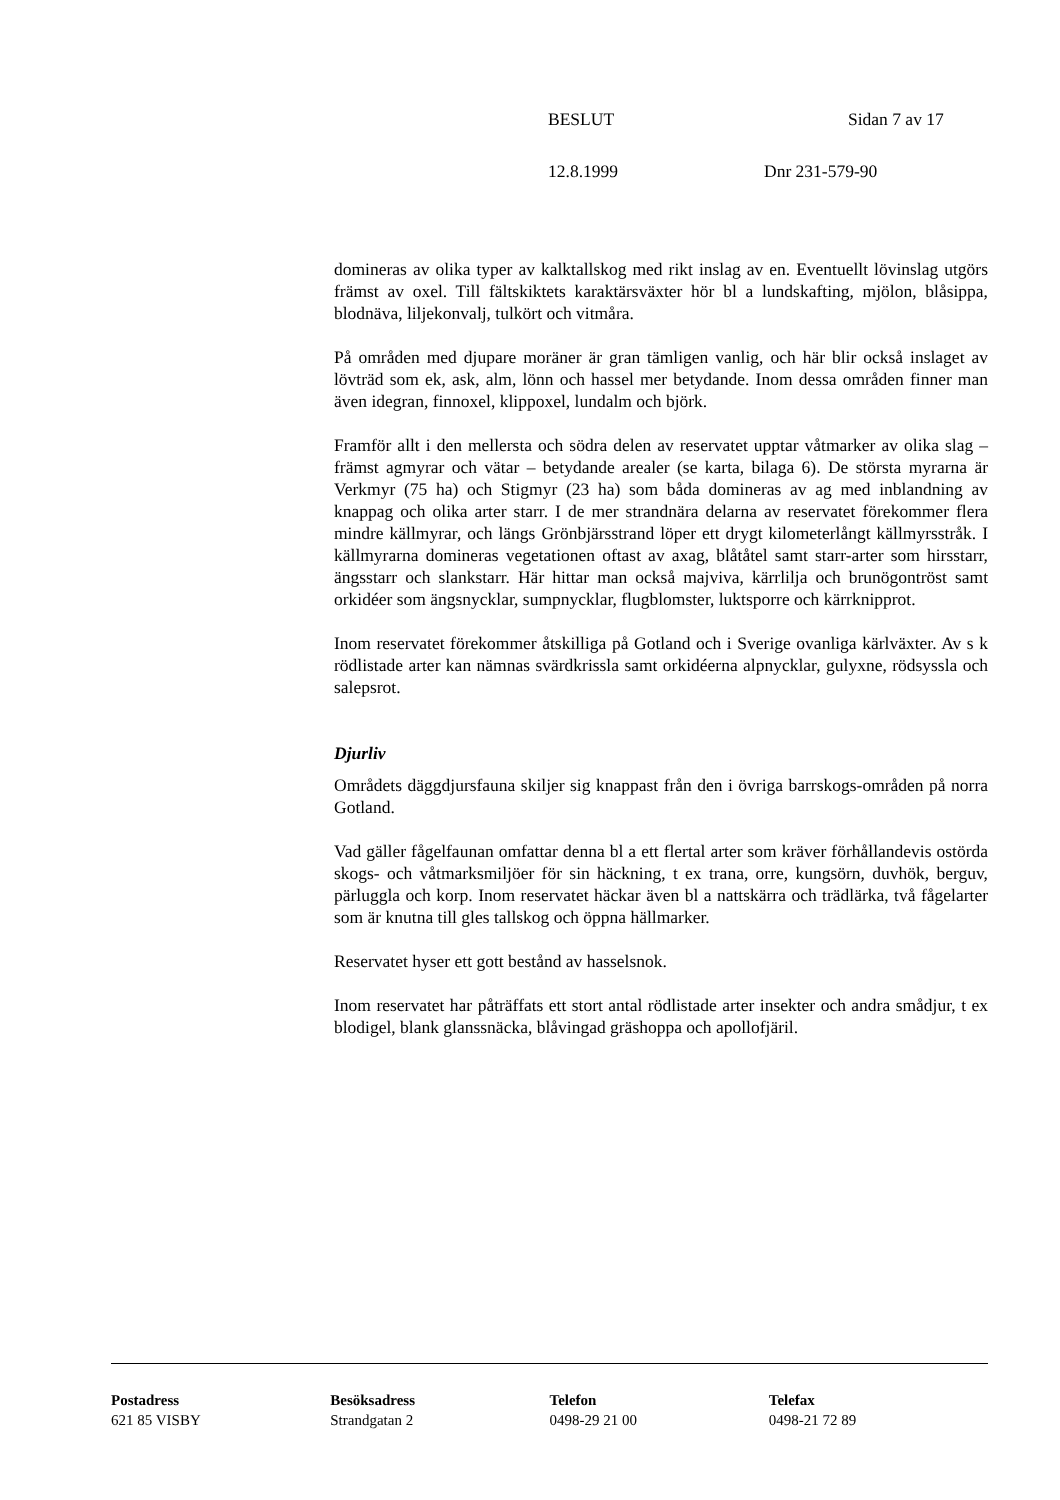BESLUT Sidan 7 av 17
12.8.1999 Dnr 231-579-90
domineras av olika typer av kalktallskog med rikt inslag av en. Eventuellt lövinslag utgörs främst av oxel. Till fältskiktets karaktärsväxter hör bl a lundskafting, mjölon, blåsippa, blodnäva, liljekonvalj, tulkört och vitmåra.
På områden med djupare moräner är gran tämligen vanlig, och här blir också inslaget av lövträd som ek, ask, alm, lönn och hassel mer betydande. Inom dessa områden finner man även idegran, finnoxel, klippoxel, lundalm och björk.
Framför allt i den mellersta och södra delen av reservatet upptar våtmarker av olika slag – främst agmyrar och vätar – betydande arealer (se karta, bilaga 6). De största myrarna är Verkmyr (75 ha) och Stigmyr (23 ha) som båda domineras av ag med inblandning av knappag och olika arter starr. I de mer strandnära delarna av reservatet förekommer flera mindre källmyrar, och längs Grönbjärsstrand löper ett drygt kilometerlångt källmyrsstråk. I källmyrarna domineras vegetationen oftast av axag, blåtåtel samt starr-arter som hirsstarr, ängsstarr och slankstarr. Här hittar man också majviva, kärrlilja och brunögontröst samt orkidéer som ängsnycklar, sumpnycklar, flugblomster, luktsporre och kärrknipprot.
Inom reservatet förekommer åtskilliga på Gotland och i Sverige ovanliga kärlväxter. Av s k rödlistade arter kan nämnas svärdkrissla samt orkidéerna alpnycklar, gulyxne, rödsyssla och salepsrot.
Djurliv
Områdets däggdjursfauna skiljer sig knappast från den i övriga barrskogs-områden på norra Gotland.
Vad gäller fågelfaunan omfattar denna bl a ett flertal arter som kräver förhållandevis ostörda skogs- och våtmarksmiljöer för sin häckning, t ex trana, orre, kungsörn, duvhök, berguv, pärluggla och korp. Inom reservatet häckar även bl a nattskärra och trädlärka, två fågelarter som är knutna till gles tallskog och öppna hällmarker.
Reservatet hyser ett gott bestånd av hasselsnok.
Inom reservatet har påträffats ett stort antal rödlistade arter insekter och andra smådjur, t ex blodigel, blank glanssnäcka, blåvingad gräshoppa och apollofjäril.
Postadress
621 85 VISBY
Besöksadress
Strandgatan 2
Telefon
0498-29 21 00
Telefax
0498-21 72 89